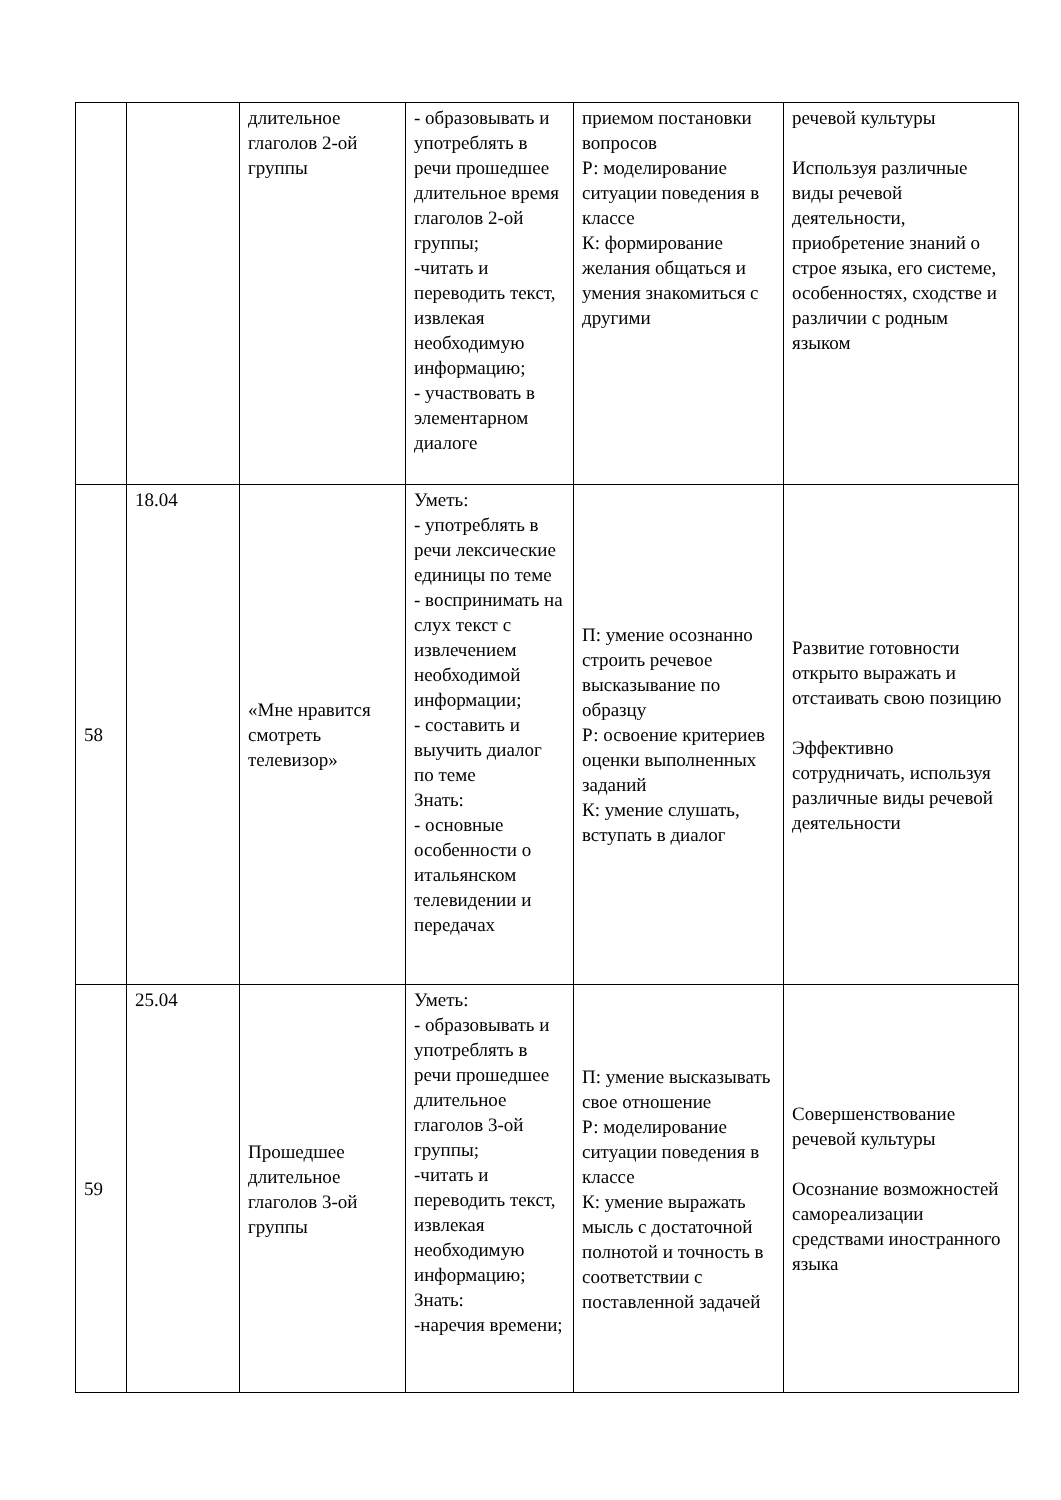| | | длительное глаголов 2-ой группы | - образовывать и употреблять в речи прошедшее длительное время глаголов 2-ой группы; -читать и переводить текст, извлекая необходимую информацию; - участвовать в элементарном диалоге | приемом постановки вопросов Р: моделирование ситуации поведения в классе К: формирование желания общаться и умения знакомиться с другими | речевой культуры Используя различные виды речевой деятельности, приобретение знаний о строе языка, его системе, особенностях, сходстве и различии с родным языком |
| 58 | 18.04 | «Мне нравится смотреть телевизор» | Уметь: - употреблять в речи лексические единицы по теме - воспринимать на слух текст с извлечением необходимой информации; - составить и выучить диалог по теме Знать: - основные особенности о итальянском телевидении и передачах | П: умение осознанно строить речевое высказывание по образцу Р: освоение критериев оценки выполненных заданий К: умение слушать, вступать в диалог | Развитие готовности открыто выражать и отстаивать свою позицию Эффективно сотрудничать, используя различные виды речевой деятельности |
| 59 | 25.04 | Прошедшее длительное глаголов 3-ой группы | Уметь: - образовывать и употреблять в речи прошедшее длительное глаголов 3-ой группы; -читать и переводить текст, извлекая необходимую информацию; Знать: -наречия времени; | П: умение высказывать свое отношение Р: моделирование ситуации поведения в классе К: умение выражать мысль с достаточной полнотой и точность в соответствии с поставленной задачей | Совершенствование речевой культуры Осознание возможностей самореализации средствами иностранного языка |